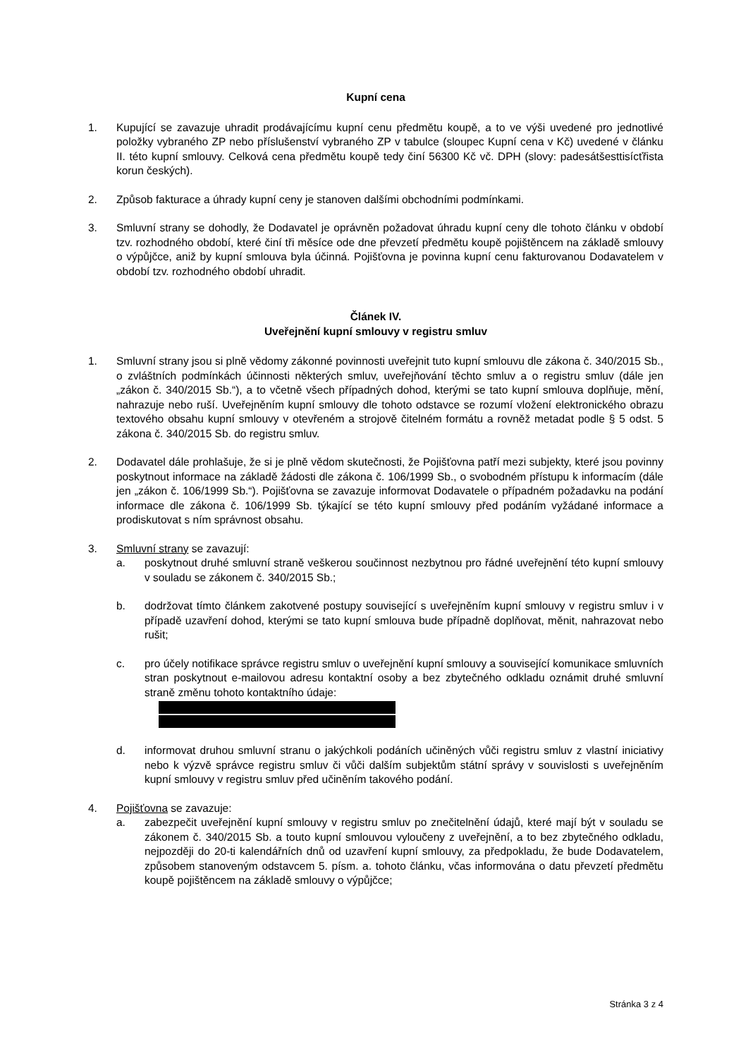Kupní cena
1. Kupující se zavazuje uhradit prodávajícímu kupní cenu předmětu koupě, a to ve výši uvedené pro jednotlivé položky vybraného ZP nebo příslušenství vybraného ZP v tabulce (sloupec Kupní cena v Kč) uvedené v článku II. této kupní smlouvy. Celková cena předmětu koupě tedy činí 56300 Kč vč. DPH (slovy: padesátšesttisícťřista korun českých).
2. Způsob fakturace a úhrady kupní ceny je stanoven dalšími obchodními podmínkami.
3. Smluvní strany se dohodly, že Dodavatel je oprávněn požadovat úhradu kupní ceny dle tohoto článku v období tzv. rozhodného období, které činí tři měsíce ode dne převzetí předmětu koupě pojištěncem na základě smlouvy o výpůjčce, aniž by kupní smlouva byla účinná. Pojišťovna je povinna kupní cenu fakturovanou Dodavatelem v období tzv. rozhodného období uhradit.
Článek IV.
Uveřejnění kupní smlouvy v registru smluv
1. Smluvní strany jsou si plně vědomy zákonné povinnosti uveřejnit tuto kupní smlouvu dle zákona č. 340/2015 Sb., o zvláštních podmínkách účinnosti některých smluv, uveřejňování těchto smluv a o registru smluv (dále jen „zákon č. 340/2015 Sb.“), a to včetně všech případných dohod, kterými se tato kupní smlouva doplňuje, mění, nahrazuje nebo ruší. Uveřejněním kupní smlouvy dle tohoto odstavce se rozumí vložení elektronického obrazu textového obsahu kupní smlouvy v otevřeném a strojově čitelném formátu a rovněž metadat podle § 5 odst. 5 zákona č. 340/2015 Sb. do registru smluv.
2. Dodavatel dále prohlašuje, že si je plně vědom skutečnosti, že Pojišťovna patří mezi subjekty, které jsou povinny poskytnout informace na základě žádosti dle zákona č. 106/1999 Sb., o svobodném přístupu k informacím (dále jen „zákon č. 106/1999 Sb.“). Pojišťovna se zavazuje informovat Dodavatele o případném požadavku na podání informace dle zákona č. 106/1999 Sb. týkající se této kupní smlouvy před podáním vyžádané informace a prodiskutovat s ním správnost obsahu.
3. Smluvní strany se zavazují:
a. poskytnout druhé smluvní straně veškerou součinnost nezbytnou pro řádné uveřejnění této kupní smlouvy v souladu se zákonem č. 340/2015 Sb.;
b. dodržovat tímto článkem zakotvené postupy související s uveřejněním kupní smlouvy v registru smluv i v případě uzavření dohod, kterými se tato kupní smlouva bude případně doplňovat, měnit, nahrazovat nebo rušit;
c. pro účely notifikace správce registru smluv o uveřejnění kupní smlouvy a související komunikace smluvních stran poskytnout e-mailovou adresu kontaktní osoby a bez zbytečného odkladu oznámit druhé smluvní straně změnu tohoto kontaktního údaje:
d. informovat druhou smluvní stranu o jakýchkoli podáních učiněných vůči registru smluv z vlastní iniciativy nebo k výzvě správce registru smluv či vůči dalším subjektům státní správy v souvislosti s uveřejněním kupní smlouvy v registru smluv před učiněním takového podání.
4. Pojišťovna se zavazuje:
a. zabezpečit uveřejnění kupní smlouvy v registru smluv po znečitelnění údajů, které mají být v souladu se zákonem č. 340/2015 Sb. a touto kupní smlouvou vyloučeny z uveřejnění, a to bez zbytečného odkladu, nejpozději do 20-ti kalendářních dnů od uzavření kupní smlouvy, za předpokladu, že bude Dodavatelem, způsobem stanoveným odstavcem 5. písm. a. tohoto článku, včas informována o datu převzetí předmětu koupě pojištěncem na základě smlouvy o výpůjčce;
Stránka 3 z 4